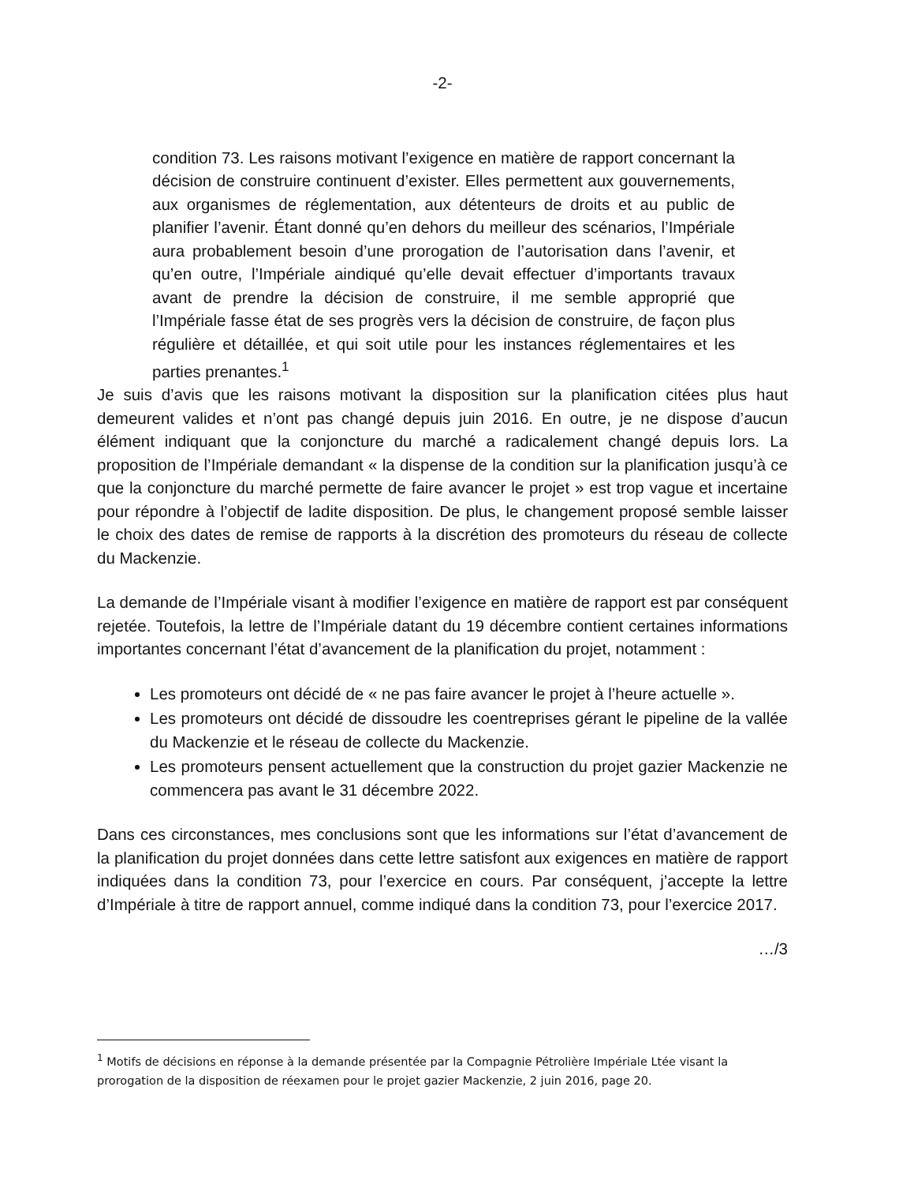-2-
condition 73. Les raisons motivant l’exigence en matière de rapport concernant la décision de construire continuent d’exister. Elles permettent aux gouvernements, aux organismes de réglementation, aux détenteurs de droits et au public de planifier l’avenir. Étant donné qu’en dehors du meilleur des scénarios, l’Impériale aura probablement besoin d’une prorogation de l’autorisation dans l’avenir, et qu’en outre, l’Impériale aindiqué qu’elle devait effectuer d’importants travaux avant de prendre la décision de construire, il me semble approprié que l’Impériale fasse état de ses progrès vers la décision de construire, de façon plus régulière et détaillée, et qui soit utile pour les instances réglementaires et les parties prenantes.<sup>1</sup>
Je suis d’avis que les raisons motivant la disposition sur la planification citées plus haut demeurent valides et n’ont pas changé depuis juin 2016. En outre, je ne dispose d’aucun élément indiquant que la conjoncture du marché a radicalement changé depuis lors. La proposition de l’Impériale demandant « la dispense de la condition sur la planification jusqu’à ce que la conjoncture du marché permette de faire avancer le projet » est trop vague et incertaine pour répondre à l’objectif de ladite disposition. De plus, le changement proposé semble laisser le choix des dates de remise de rapports à la discrétion des promoteurs du réseau de collecte du Mackenzie.
La demande de l’Impériale visant à modifier l’exigence en matière de rapport est par conséquent rejetée. Toutefois, la lettre de l’Impériale datant du 19 décembre contient certaines informations importantes concernant l’état d’avancement de la planification du projet, notamment :
Les promoteurs ont décidé de « ne pas faire avancer le projet à l’heure actuelle ».
Les promoteurs ont décidé de dissoudre les coentreprises gérant le pipeline de la vallée du Mackenzie et le réseau de collecte du Mackenzie.
Les promoteurs pensent actuellement que la construction du projet gazier Mackenzie ne commencera pas avant le 31 décembre 2022.
Dans ces circonstances, mes conclusions sont que les informations sur l’état d’avancement de la planification du projet données dans cette lettre satisfont aux exigences en matière de rapport indiquées dans la condition 73, pour l’exercice en cours. Par conséquent, j’accepte la lettre d’Impériale à titre de rapport annuel, comme indiqué dans la condition 73, pour l’exercice 2017.
…/3
<sup>1</sup> Motifs de décisions en réponse à la demande présentée par la Compagnie Pétrolière Impériale Ltée visant la prorogation de la disposition de réexamen pour le projet gazier Mackenzie, 2 juin 2016, page 20.